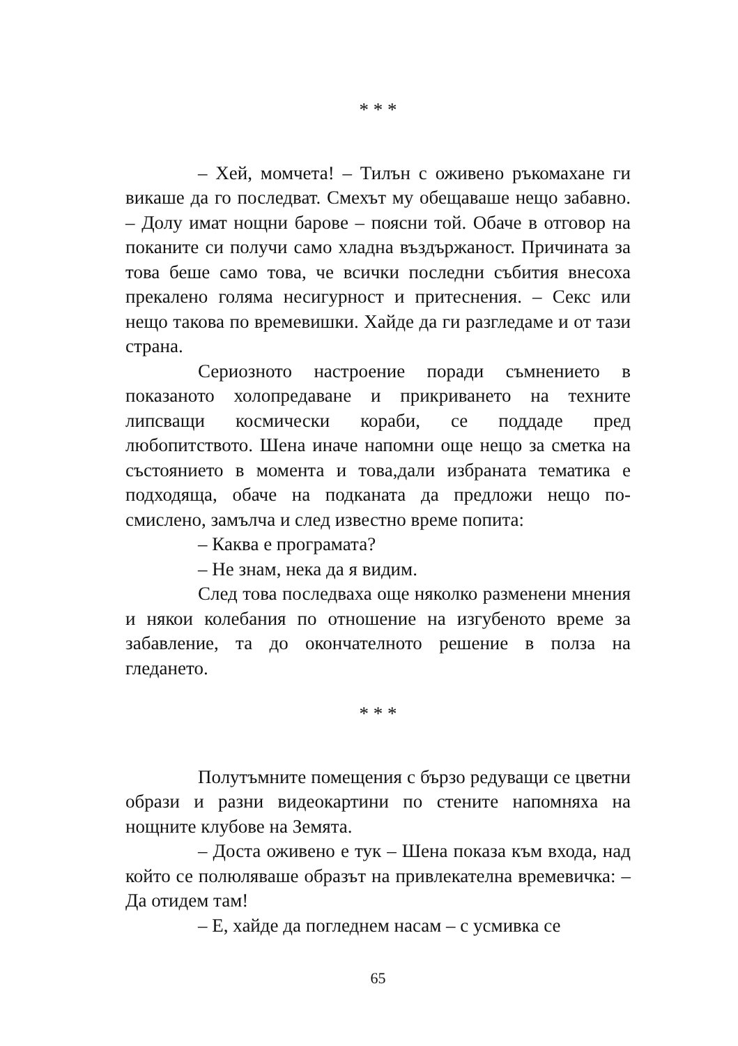* * *
– Хей, момчета! – Тилън с оживено ръкомахане ги викаше да го последват. Смехът му обещаваше нещо забавно. – Долу имат нощни барове – поясни той. Обаче в отговор на поканите си получи само хладна въздържаност. Причината за това беше само това, че всички последни събития внесоха прекалено голяма несигурност и притеснения. – Секс или нещо такова по времевишки. Хайде да ги разгледаме и от тази страна.
Сериозното настроение поради съмнението в показаното холопредаване и прикриването на техните липсващи космически кораби, се поддаде пред любопитството. Шена иначе напомни още нещо за сметка на състоянието в момента и това,дали избраната тематика е подходяща, обаче на подканата да предложи нещо по-смислено, замълча и след известно време попита:
– Каква е програмата?
– Не знам, нека да я видим.
След това последваха още няколко разменени мнения и някои колебания по отношение на изгубеното време за забавление, та до окончателното решение в полза на гледането.
* * *
Полутъмните помещения с бързо редуващи се цветни образи и разни видеокартини по стените напомняха на нощните клубове на Земята.
– Доста оживено е тук – Шена показа към входа, над който се полюляваше образът на привлекателна времевичка: – Да отидем там!
– Е, хайде да погледнем насам – с усмивка се
65